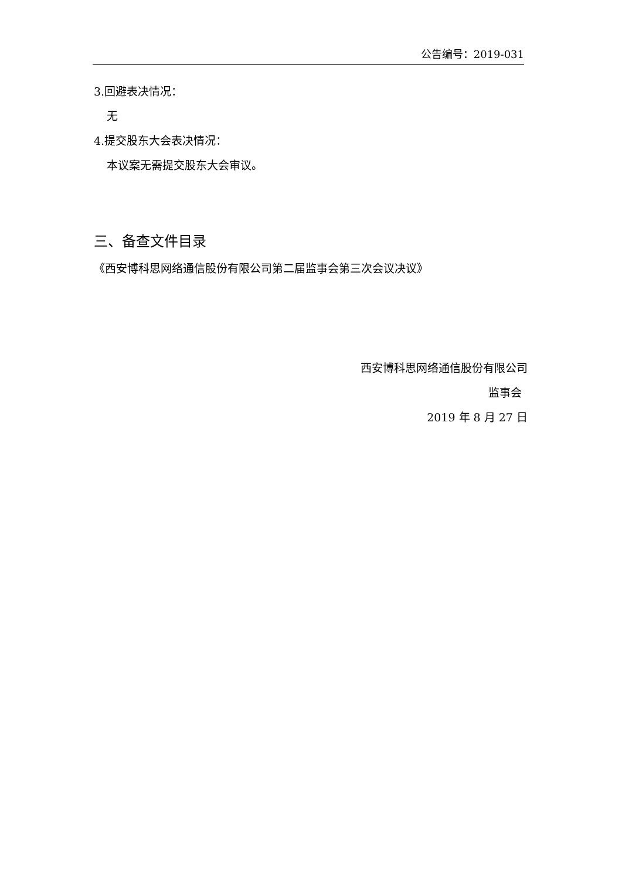公告编号：2019-031
3.回避表决情况：
无
4.提交股东大会表决情况：
本议案无需提交股东大会审议。
三、备查文件目录
《西安博科思网络通信股份有限公司第二届监事会第三次会议决议》
西安博科思网络通信股份有限公司
监事会
2019 年 8 月 27 日